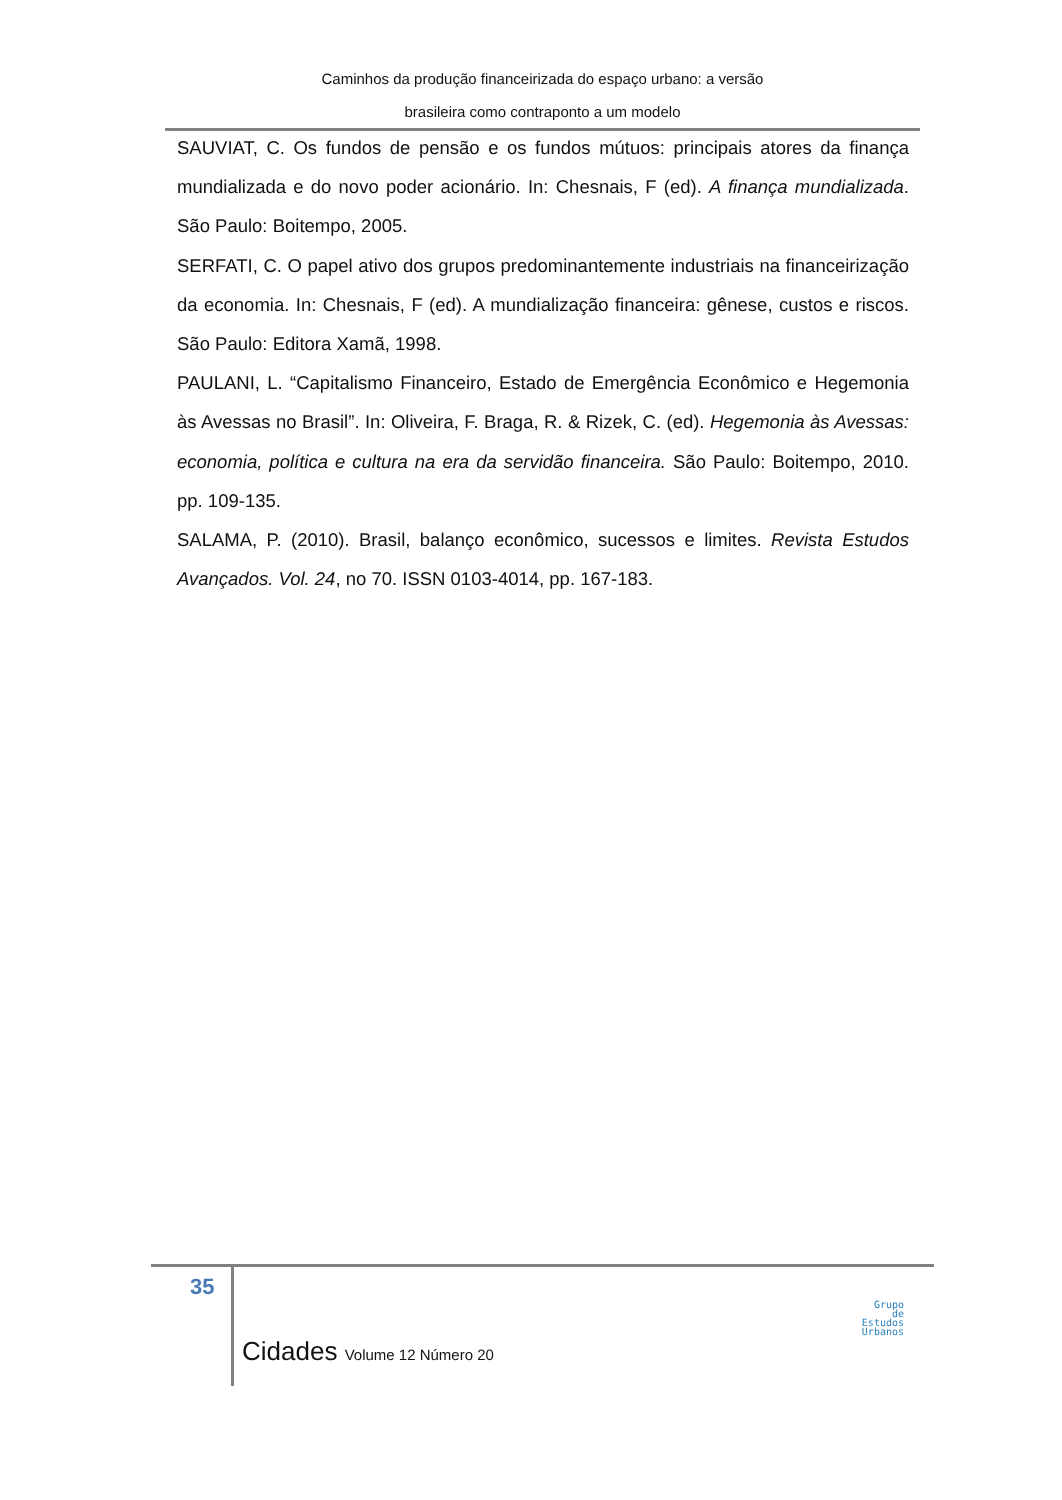Caminhos da produção financeirizada do espaço urbano: a versão
brasileira como contraponto a um modelo
SAUVIAT, C. Os fundos de pensão e os fundos mútuos: principais atores da finança mundializada e do novo poder acionário. In: Chesnais, F (ed). A finança mundializada. São Paulo: Boitempo, 2005.
SERFATI, C. O papel ativo dos grupos predominantemente industriais na financeirização da economia. In: Chesnais, F (ed). A mundialização financeira: gênese, custos e riscos. São Paulo: Editora Xamã, 1998.
PAULANI, L. “Capitalismo Financeiro, Estado de Emergência Econômico e Hegemonia às Avessas no Brasil”. In: Oliveira, F. Braga, R. & Rizek, C. (ed). Hegemonia às Avessas: economia, política e cultura na era da servidão financeira. São Paulo: Boitempo, 2010. pp. 109-135.
SALAMA, P. (2010). Brasil, balanço econômico, sucessos e limites. Revista Estudos Avançados. Vol. 24, no 70. ISSN 0103-4014, pp. 167-183.
35
Cidades Volume 12 Número 20
Grupo
de
Estudos
Urbanos